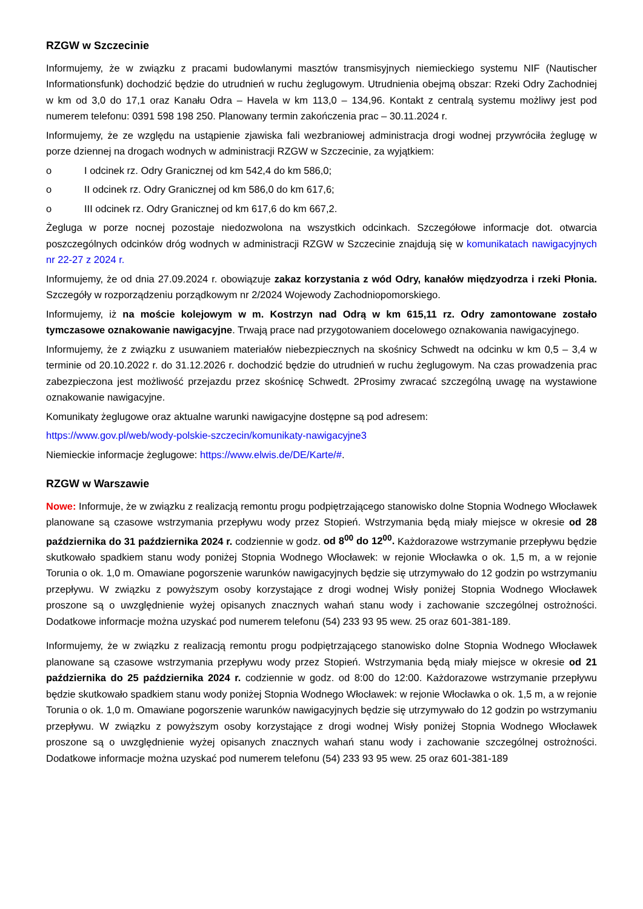RZGW w Szczecinie
Informujemy, że w związku z pracami budowlanymi masztów transmisyjnych niemieckiego systemu NIF (Nautischer Informationsfunk) dochodzić będzie do utrudnień w ruchu żeglugowym. Utrudnienia obejmą obszar: Rzeki Odry Zachodniej w km od 3,0 do 17,1 oraz Kanału Odra – Havela w km 113,0 – 134,96. Kontakt z centralą systemu możliwy jest pod numerem telefonu: 0391 598 198 250. Planowany termin zakończenia prac – 30.11.2024 r.
Informujemy, że ze względu na ustąpienie zjawiska fali wezbraniowej administracja drogi wodnej przywróciła żeglugę w porze dziennej na drogach wodnych w administracji RZGW w Szczecinie, za wyjątkiem:
o I odcinek rz. Odry Granicznej od km 542,4 do km 586,0;
o II odcinek rz. Odry Granicznej od km 586,0 do km 617,6;
o III odcinek rz. Odry Granicznej od km 617,6 do km 667,2.
Żegluga w porze nocnej pozostaje niedozwolona na wszystkich odcinkach. Szczegółowe informacje dot. otwarcia poszczególnych odcinków dróg wodnych w administracji RZGW w Szczecinie znajdują się w komunikatach nawigacyjnych nr 22-27 z 2024 r.
Informujemy, że od dnia 27.09.2024 r. obowiązuje zakaz korzystania z wód Odry, kanałów międzyodrza i rzeki Płonia. Szczegóły w rozporządzeniu porządkowym nr 2/2024 Wojewody Zachodniopomorskiego.
Informujemy, iż na moście kolejowym w m. Kostrzyn nad Odrą w km 615,11 rz. Odry zamontowane zostało tymczasowe oznakowanie nawigacyjne. Trwają prace nad przygotowaniem docelowego oznakowania nawigacyjnego.
Informujemy, że z związku z usuwaniem materiałów niebezpiecznych na skośnicy Schwedt na odcinku w km 0,5 – 3,4 w terminie od 20.10.2022 r. do 31.12.2026 r. dochodzić będzie do utrudnień w ruchu żeglugowym. Na czas prowadzenia prac zabezpieczona jest możliwość przejazdu przez skośnicę Schwedt. 2Prosimy zwracać szczególną uwagę na wystawione oznakowanie nawigacyjne.
Komunikaty żeglugowe oraz aktualne warunki nawigacyjne dostępne są pod adresem:
https://www.gov.pl/web/wody-polskie-szczecin/komunikaty-nawigacyjne3
Niemieckie informacje żeglugowe: https://www.elwis.de/DE/Karte/#.
RZGW w Warszawie
Nowe: Informuje, że w związku z realizacją remontu progu podpiętrzającego stanowisko dolne Stopnia Wodnego Włocławek planowane są czasowe wstrzymania przepływu wody przez Stopień. Wstrzymania będą miały miejsce w okresie od 28 października do 31 października 2024 r. codziennie w godz. od 8<sup>00</sup> do 12<sup>00</sup>. Każdorazowe wstrzymanie przepływu będzie skutkowało spadkiem stanu wody poniżej Stopnia Wodnego Włocławek: w rejonie Włocławka o ok. 1,5 m, a w rejonie Torunia o ok. 1,0 m. Omawiane pogorszenie warunków nawigacyjnych będzie się utrzymywało do 12 godzin po wstrzymaniu przepływu. W związku z powyższym osoby korzystające z drogi wodnej Wisły poniżej Stopnia Wodnego Włocławek proszone są o uwzględnienie wyżej opisanych znacznych wahań stanu wody i zachowanie szczególnej ostrożności. Dodatkowe informacje można uzyskać pod numerem telefonu (54) 233 93 95 wew. 25 oraz 601-381-189.
Informujemy, że w związku z realizacją remontu progu podpiętrzającego stanowisko dolne Stopnia Wodnego Włocławek planowane są czasowe wstrzymania przepływu wody przez Stopień. Wstrzymania będą miały miejsce w okresie od 21 października do 25 października 2024 r. codziennie w godz. od 8:00 do 12:00. Każdorazowe wstrzymanie przepływu będzie skutkowało spadkiem stanu wody poniżej Stopnia Wodnego Włocławek: w rejonie Włocławka o ok. 1,5 m, a w rejonie Torunia o ok. 1,0 m. Omawiane pogorszenie warunków nawigacyjnych będzie się utrzymywało do 12 godzin po wstrzymaniu przepływu. W związku z powyższym osoby korzystające z drogi wodnej Wisły poniżej Stopnia Wodnego Włocławek proszone są o uwzględnienie wyżej opisanych znacznych wahań stanu wody i zachowanie szczególnej ostrożności. Dodatkowe informacje można uzyskać pod numerem telefonu (54) 233 93 95 wew. 25 oraz 601-381-189